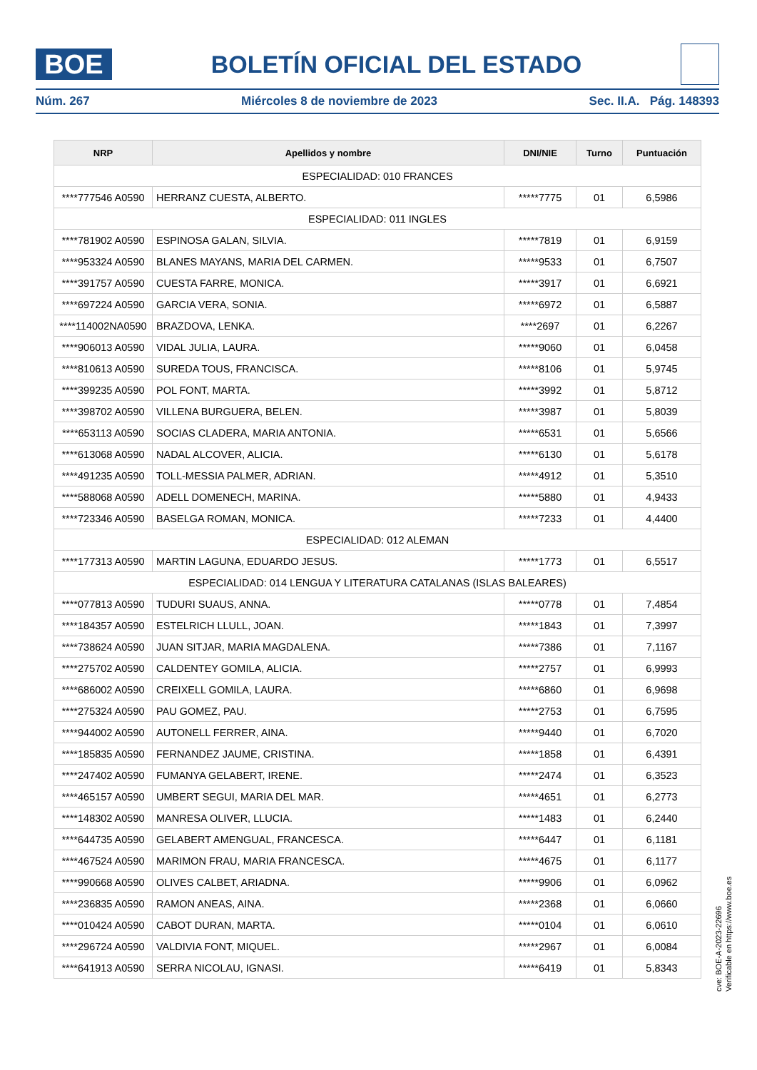BOE
BOLETÍN OFICIAL DEL ESTADO
Núm. 267 Miércoles 8 de noviembre de 2023 Sec. II.A. Pág. 148393
| NRP | Apellidos y nombre | DNI/NIE | Turno | Puntuación |
| --- | --- | --- | --- | --- |
| ESPECIALIDAD: 010 FRANCES | | | | |
| ****777546 A0590 | HERRANZ CUESTA, ALBERTO. | *****7775 | 01 | 6,5986 |
| ESPECIALIDAD: 011 INGLES | | | | |
| ****781902 A0590 | ESPINOSA GALAN, SILVIA. | *****7819 | 01 | 6,9159 |
| ****953324 A0590 | BLANES MAYANS, MARIA DEL CARMEN. | *****9533 | 01 | 6,7507 |
| ****391757 A0590 | CUESTA FARRE, MONICA. | *****3917 | 01 | 6,6921 |
| ****697224 A0590 | GARCIA VERA, SONIA. | *****6972 | 01 | 6,5887 |
| ****114002NA0590 | BRAZDOVA, LENKA. | ****2697 | 01 | 6,2267 |
| ****906013 A0590 | VIDAL JULIA, LAURA. | *****9060 | 01 | 6,0458 |
| ****810613 A0590 | SUREDA TOUS, FRANCISCA. | *****8106 | 01 | 5,9745 |
| ****399235 A0590 | POL FONT, MARTA. | *****3992 | 01 | 5,8712 |
| ****398702 A0590 | VILLENA BURGUERA, BELEN. | *****3987 | 01 | 5,8039 |
| ****653113 A0590 | SOCIAS CLADERA, MARIA ANTONIA. | *****6531 | 01 | 5,6566 |
| ****613068 A0590 | NADAL ALCOVER, ALICIA. | *****6130 | 01 | 5,6178 |
| ****491235 A0590 | TOLL-MESSIA PALMER, ADRIAN. | *****4912 | 01 | 5,3510 |
| ****588068 A0590 | ADELL DOMENECH, MARINA. | *****5880 | 01 | 4,9433 |
| ****723346 A0590 | BASELGA ROMAN, MONICA. | *****7233 | 01 | 4,4400 |
| ESPECIALIDAD: 012 ALEMAN | | | | |
| ****177313 A0590 | MARTIN LAGUNA, EDUARDO JESUS. | *****1773 | 01 | 6,5517 |
| ESPECIALIDAD: 014 LENGUA Y LITERATURA CATALANAS (ISLAS BALEARES) | | | | |
| ****077813 A0590 | TUDURI SUAUS, ANNA. | *****0778 | 01 | 7,4854 |
| ****184357 A0590 | ESTELRICH LLULL, JOAN. | *****1843 | 01 | 7,3997 |
| ****738624 A0590 | JUAN SITJAR, MARIA MAGDALENA. | *****7386 | 01 | 7,1167 |
| ****275702 A0590 | CALDENTEY GOMILA, ALICIA. | *****2757 | 01 | 6,9993 |
| ****686002 A0590 | CREIXELL GOMILA, LAURA. | *****6860 | 01 | 6,9698 |
| ****275324 A0590 | PAU GOMEZ, PAU. | *****2753 | 01 | 6,7595 |
| ****944002 A0590 | AUTONELL FERRER, AINA. | *****9440 | 01 | 6,7020 |
| ****185835 A0590 | FERNANDEZ JAUME, CRISTINA. | *****1858 | 01 | 6,4391 |
| ****247402 A0590 | FUMANYA GELABERT, IRENE. | *****2474 | 01 | 6,3523 |
| ****465157 A0590 | UMBERT SEGUI, MARIA DEL MAR. | *****4651 | 01 | 6,2773 |
| ****148302 A0590 | MANRESA OLIVER, LLUCIA. | *****1483 | 01 | 6,2440 |
| ****644735 A0590 | GELABERT AMENGUAL, FRANCESCA. | *****6447 | 01 | 6,1181 |
| ****467524 A0590 | MARIMON FRAU, MARIA FRANCESCA. | *****4675 | 01 | 6,1177 |
| ****990668 A0590 | OLIVES CALBET, ARIADNA. | *****9906 | 01 | 6,0962 |
| ****236835 A0590 | RAMON ANEAS, AINA. | *****2368 | 01 | 6,0660 |
| ****010424 A0590 | CABOT DURAN, MARTA. | *****0104 | 01 | 6,0610 |
| ****296724 A0590 | VALDIVIA FONT, MIQUEL. | *****2967 | 01 | 6,0084 |
| ****641913 A0590 | SERRA NICOLAU, IGNASI. | *****6419 | 01 | 5,8343 |
cve: BOE-A-2023-22696
Verificable en https://www.boe.es